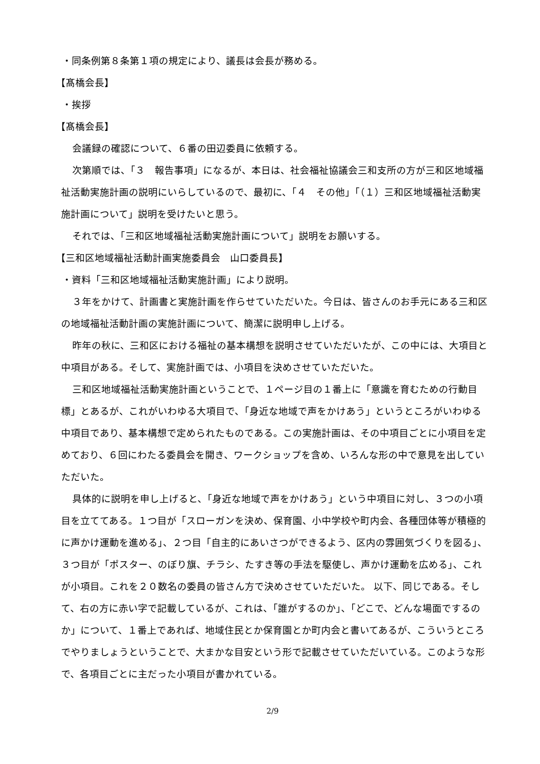・同条例第８条第１項の規定により、議長は会長が務める。
【髙橋会長】
・挨拶
【髙橋会長】
会議録の確認について、６番の田辺委員に依頼する。
次第順では、「３　報告事項」になるが、本日は、社会福祉協議会三和支所の方が三和区地域福祉活動実施計画の説明にいらしているので、最初に、「４　その他」「（１）三和区地域福祉活動実施計画について」説明を受けたいと思う。
それでは、「三和区地域福祉活動実施計画について」説明をお願いする。
【三和区地域福祉活動計画実施委員会　山口委員長】
・資料「三和区地域福祉活動実施計画」により説明。
３年をかけて、計画書と実施計画を作らせていただいた。今日は、皆さんのお手元にある三和区の地域福祉活動計画の実施計画について、簡潔に説明申し上げる。
昨年の秋に、三和区における福祉の基本構想を説明させていただいたが、この中には、大項目と中項目がある。そして、実施計画では、小項目を決めさせていただいた。
三和区地域福祉活動実施計画ということで、１ページ目の１番上に「意識を育むための行動目標」とあるが、これがいわゆる大項目で、「身近な地域で声をかけあう」というところがいわゆる中項目であり、基本構想で定められたものである。この実施計画は、その中項目ごとに小項目を定めており、６回にわたる委員会を開き、ワークショップを含め、いろんな形の中で意見を出していただいた。
具体的に説明を申し上げると、「身近な地域で声をかけあう」という中項目に対し、３つの小項目を立ててある。１つ目が「スローガンを決め、保育園、小中学校や町内会、各種団体等が積極的に声かけ運動を進める」、２つ目「自主的にあいさつができるよう、区内の雰囲気づくりを図る」、３つ目が「ポスター、のぼり旗、チラシ、たすき等の手法を駆使し、声かけ運動を広める」、これが小項目。これを２０数名の委員の皆さん方で決めさせていただいた。 以下、同じである。そして、右の方に赤い字で記載しているが、これは、「誰がするのか」、「どこで、どんな場面でするのか」について、１番上であれば、地域住民とか保育園とか町内会と書いてあるが、こういうところでやりましょうということで、大まかな目安という形で記載させていただいている。このような形で、各項目ごとに主だった小項目が書かれている。
2/9